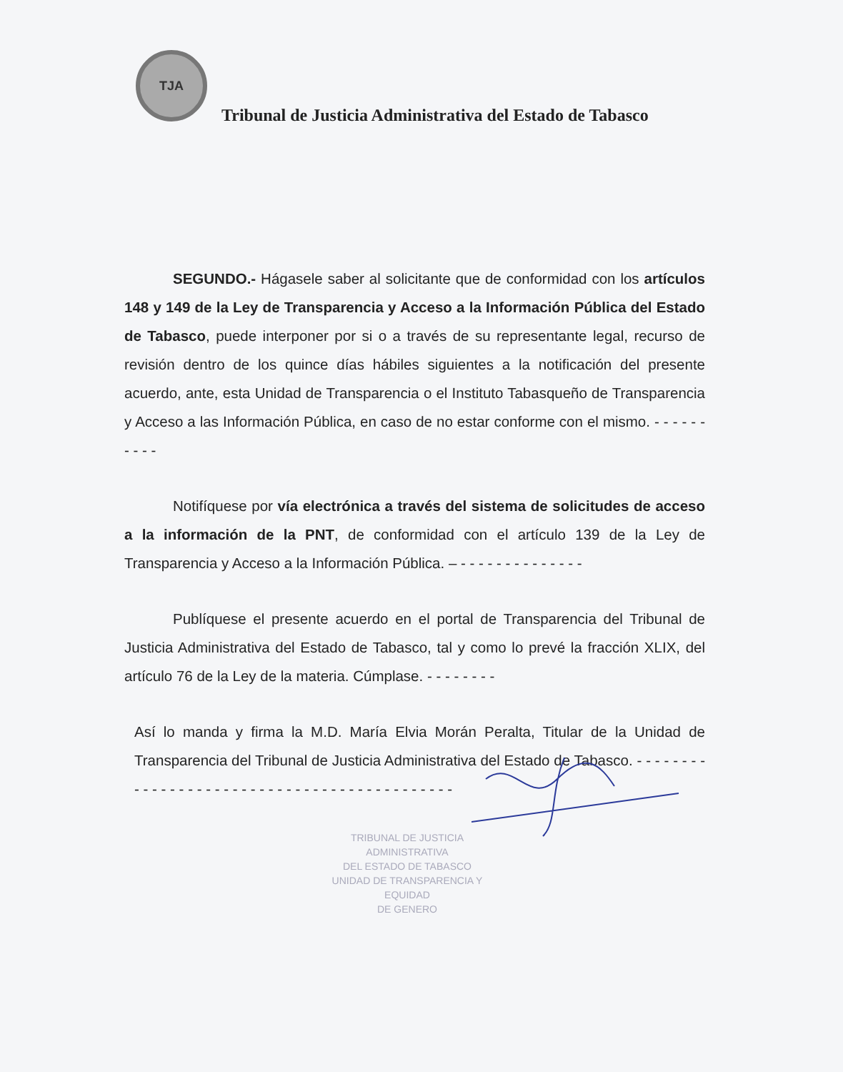TJA
Tribunal de Justicia Administrativa del Estado de Tabasco
SEGUNDO.- Hágasele saber al solicitante que de conformidad con los artículos 148 y 149 de la Ley de Transparencia y Acceso a la Información Pública del Estado de Tabasco, puede interponer por si o a través de su representante legal, recurso de revisión dentro de los quince días hábiles siguientes a la notificación del presente acuerdo, ante, esta Unidad de Transparencia o el Instituto Tabasqueño de Transparencia y Acceso a las Información Pública, en caso de no estar conforme con el mismo. - - - - - - - - - -
Notifíquese por vía electrónica a través del sistema de solicitudes de acceso a la información de la PNT, de conformidad con el artículo 139 de la Ley de Transparencia y Acceso a la Información Pública. – - - - - - - - - - - - - - -
Publíquese el presente acuerdo en el portal de Transparencia del Tribunal de Justicia Administrativa del Estado de Tabasco, tal y como lo prevé la fracción XLIX, del artículo 76 de la Ley de la materia. Cúmplase. - - - - - - - -
Así lo manda y firma la M.D. María Elvia Morán Peralta, Titular de la Unidad de Transparencia del Tribunal de Justicia Administrativa del Estado de Tabasco. - - - - - - - - - - - - - - - - - - - - - - - - - - - - - - - - - - - - - - - - - - - -
TRIBUNAL DE JUSTICIA ADMINISTRATIVA
DEL ESTADO DE TABASCO
UNIDAD DE TRANSPARENCIA Y EQUIDAD
DE GENERO